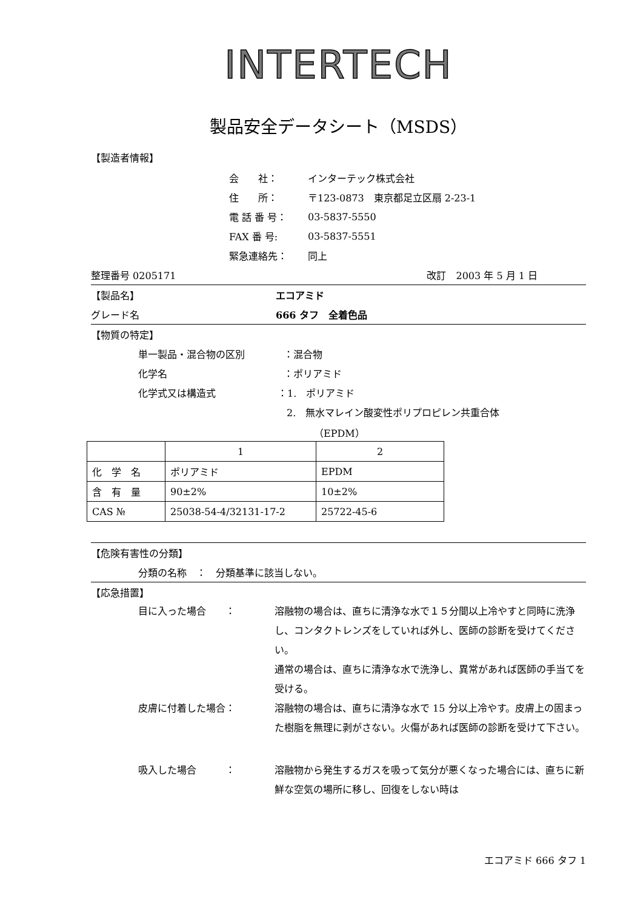INTERTECH
製品安全データシート（MSDS）
【製造者情報】
会　　社： インターテック株式会社
住　　所： 〒123-0873　東京都足立区扇 2-23-1
電 話 番 号： 03-5837-5550
FAX 番 号: 03-5837-5551
緊急連絡先： 同上
整理番号 0205171 改訂　2003 年 5 月 1 日
【製品名】 エコアミド
グレード名 666 タフ　全着色品
【物質の特定】
単一製品・混合物の区別 ：混合物
化学名 ：ポリアミド
化学式又は構造式 ：1.　ポリアミド
2.　無水マレイン酸変性ポリプロピレン共重合体
（EPDM）
| | 1 | 2 |
| 化 学 名 | ポリアミド | EPDM |
| 含 有 量 | 90±2% | 10±2% |
| CAS № | 25038-54-4/32131-17-2 | 25722-45-6 |
【危険有害性の分類】
分類の名称　：　分類基準に該当しない。
【応急措置】
目に入った場合　　： 溶融物の場合は、直ちに清浄な水で１５分間以上冷やすと同時に洗浄し、コンタクトレンズをしていれば外し、医師の診断を受けてください。
通常の場合は、直ちに清浄な水で洗浄し、異常があれば医師の手当てを受ける。
皮膚に付着した場合： 溶融物の場合は、直ちに清浄な水で 15 分以上冷やす。皮膚上の固まった樹脂を無理に剥がさない。火傷があれば医師の診断を受けて下さい。
吸入した場合　　　： 溶融物から発生するガスを吸って気分が悪くなった場合には、直ちに新鮮な空気の場所に移し、回復をしない時は
エコアミド 666 タフ 1